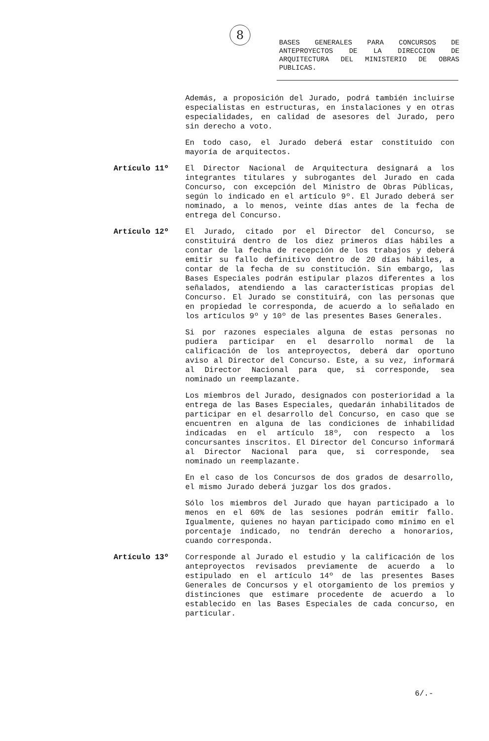8
BASES GENERALES PARA CONCURSOS DE ANTEPROYECTOS DE LA DIRECCION DE ARQUITECTURA DEL MINISTERIO DE OBRAS PUBLICAS.
Además, a proposición del Jurado, podrá también incluirse especialistas en estructuras, en instalaciones y en otras especialidades, en calidad de asesores del Jurado, pero sin derecho a voto.
En todo caso, el Jurado deberá estar constituido con mayoría de arquitectos.
Artículo 11º El Director Nacional de Arquitectura designará a los integrantes titulares y subrogantes del Jurado en cada Concurso, con excepción del Ministro de Obras Públicas, según lo indicado en el artículo 9º. El Jurado deberá ser nominado, a lo menos, veinte días antes de la fecha de entrega del Concurso.
Artículo 12º El Jurado, citado por el Director del Concurso, se constituirá dentro de los diez primeros días hábiles a contar de la fecha de recepción de los trabajos y deberá emitir su fallo definitivo dentro de 20 días hábiles, a contar de la fecha de su constitución. Sin embargo, las Bases Especiales podrán estipular plazos diferentes a los señalados, atendiendo a las características propias del Concurso. El Jurado se constituirá, con las personas que en propiedad le corresponda, de acuerdo a lo señalado en los artículos 9º y 10º de las presentes Bases Generales.
Si por razones especiales alguna de estas personas no pudiera participar en el desarrollo normal de la calificación de los anteproyectos, deberá dar oportuno aviso al Director del Concurso. Este, a su vez, informará al Director Nacional para que, si corresponde, sea nominado un reemplazante.
Los miembros del Jurado, designados con posterioridad a la entrega de las Bases Especiales, quedarán inhabilitados de participar en el desarrollo del Concurso, en caso que se encuentren en alguna de las condiciones de inhabilidad indicadas en el artículo 18º, con respecto a los concursantes inscritos. El Director del Concurso informará al Director Nacional para que, si corresponde, sea nominado un reemplazante.
En el caso de los Concursos de dos grados de desarrollo, el mismo Jurado deberá juzgar los dos grados.
Sólo los miembros del Jurado que hayan participado a lo menos en el 60% de las sesiones podrán emitir fallo. Igualmente, quienes no hayan participado como mínimo en el porcentaje indicado, no tendrán derecho a honorarios, cuando corresponda.
Artículo 13º Corresponde al Jurado el estudio y la calificación de los anteproyectos revisados previamente de acuerdo a lo estipulado en el artículo 14º de las presentes Bases Generales de Concursos y el otorgamiento de los premios y distinciones que estimare procedente de acuerdo a lo establecido en las Bases Especiales de cada concurso, en particular.
6/.-